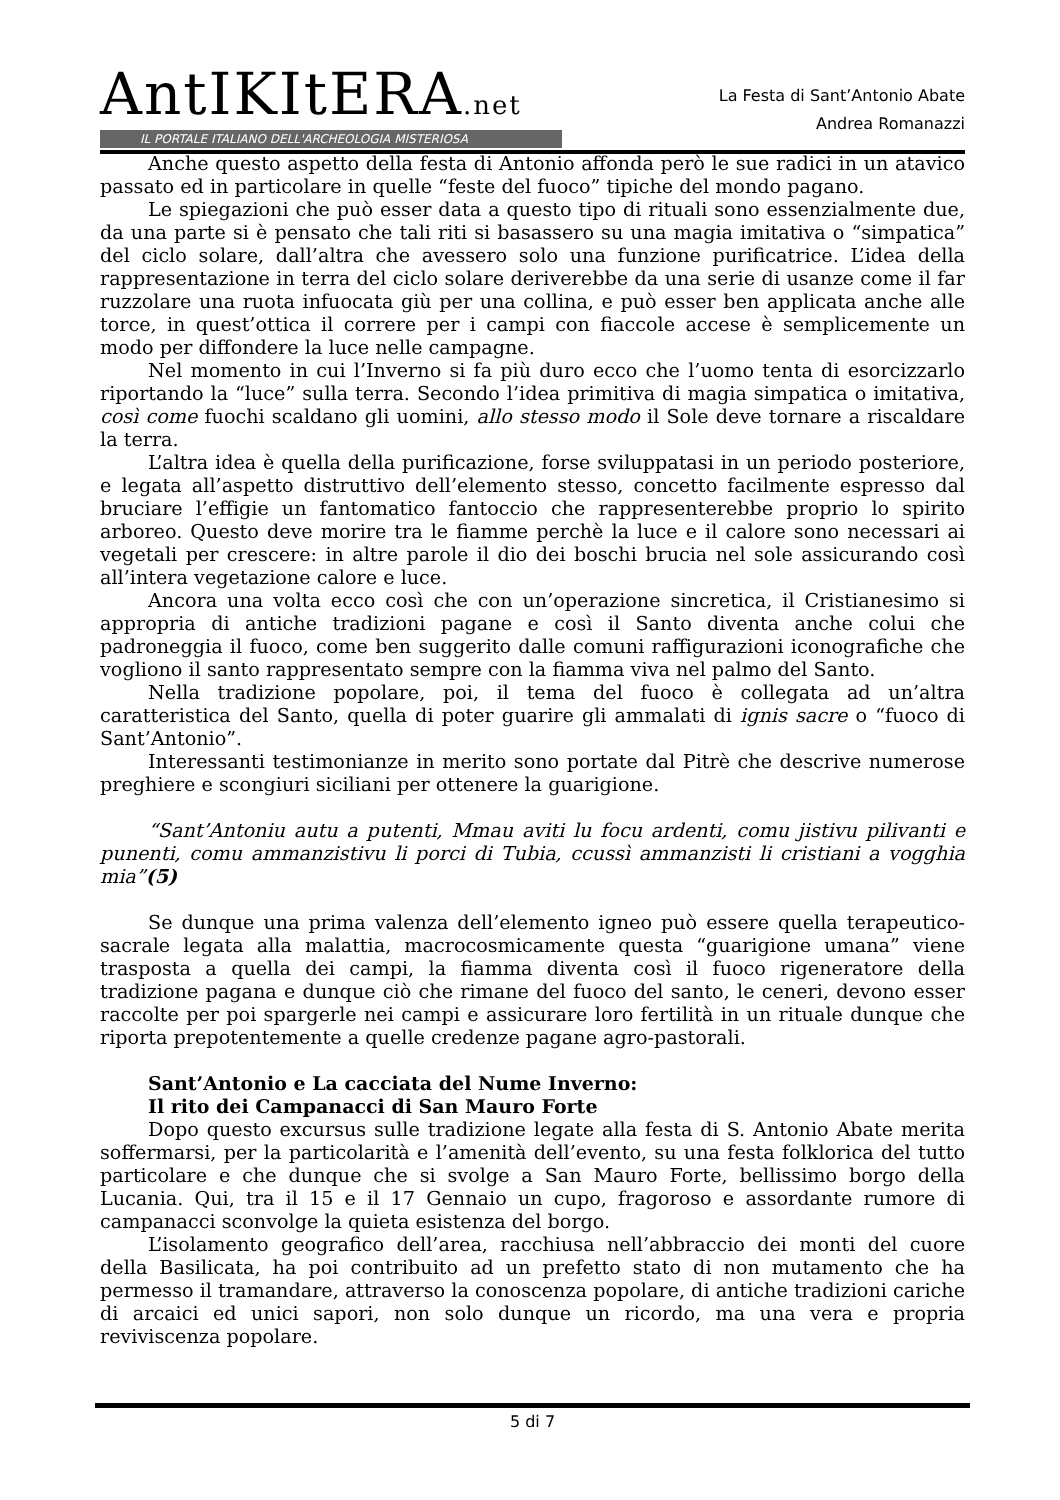AntIKItERA.net
IL PORTALE ITALIANO DELL'ARCHEOLOGIA MISTERIOSA
La Festa di Sant’Antonio Abate
Andrea Romanazzi
Anche questo aspetto della festa di Antonio affonda però le sue radici in un atavico passato ed in particolare in quelle “feste del fuoco” tipiche del mondo pagano.
Le spiegazioni che può esser data a questo tipo di rituali sono essenzialmente due, da una parte si è pensato che tali riti si basassero su una magia imitativa o “simpatica” del ciclo solare, dall’altra che avessero solo una funzione purificatrice. L’idea della rappresentazione in terra del ciclo solare deriverebbe da una serie di usanze come il far ruzzolare una ruota infuocata giù per una collina, e può esser ben applicata anche alle torce, in quest’ottica il correre per i campi con fiaccole accese è semplicemente un modo per diffondere la luce nelle campagne.
Nel momento in cui l’Inverno si fa più duro ecco che l’uomo tenta di esorcizzarlo riportando la “luce” sulla terra. Secondo l’idea primitiva di magia simpatica o imitativa, così come fuochi scaldano gli uomini, allo stesso modo il Sole deve tornare a riscaldare la terra.
L’altra idea è quella della purificazione, forse sviluppatasi in un periodo posteriore, e legata all’aspetto distruttivo dell’elemento stesso, concetto facilmente espresso dal bruciare l’effigie un fantomatico fantoccio che rappresenterebbe proprio lo spirito arboreo. Questo deve morire tra le fiamme perchè la luce e il calore sono necessari ai vegetali per crescere: in altre parole il dio dei boschi brucia nel sole assicurando così all’intera vegetazione calore e luce.
Ancora una volta ecco così che con un’operazione sincretica, il Cristianesimo si appropria di antiche tradizioni pagane e così il Santo diventa anche colui che padroneggia il fuoco, come ben suggerito dalle comuni raffigurazioni iconografiche che vogliono il santo rappresentato sempre con la fiamma viva nel palmo del Santo.
Nella tradizione popolare, poi, il tema del fuoco è collegata ad un’altra caratteristica del Santo, quella di poter guarire gli ammalati di ignis sacre o “fuoco di Sant’Antonio”.
Interessanti testimonianze in merito sono portate dal Pitrè che descrive numerose preghiere e scongiuri siciliani per ottenere la guarigione.
“Sant’Antoniu autu a putenti, Mmau aviti lu focu ardenti, comu jistivu pilivanti e punenti, comu ammanzistivu li porci di Tubia, ccussì ammanzisti li cristiani a vogghia mia”(5)
Se dunque una prima valenza dell’elemento igneo può essere quella terapeutico-sacrale legata alla malattia, macrocosmicamente questa “guarigione umana” viene trasposta a quella dei campi, la fiamma diventa così il fuoco rigeneratore della tradizione pagana e dunque ciò che rimane del fuoco del santo, le ceneri, devono esser raccolte per poi spargerle nei campi e assicurare loro fertilità in un rituale dunque che riporta prepotentemente a quelle credenze pagane agro-pastorali.
Sant’Antonio e La cacciata del Nume Inverno:
Il rito dei Campanacci di San Mauro Forte
Dopo questo excursus sulle tradizione legate alla festa di S. Antonio Abate merita soffermarsi, per la particolarità e l’amenità dell’evento, su una festa folklorica del tutto particolare e che dunque che si svolge a San Mauro Forte, bellissimo borgo della Lucania. Qui, tra il 15 e il 17 Gennaio un cupo, fragoroso e assordante rumore di campanacci sconvolge la quieta esistenza del borgo.
L’isolamento geografico dell’area, racchiusa nell’abbraccio dei monti del cuore della Basilicata, ha poi contribuito ad un prefetto stato di non mutamento che ha permesso il tramandare, attraverso la conoscenza popolare, di antiche tradizioni cariche di arcaici ed unici sapori, non solo dunque un ricordo, ma una vera e propria reviviscenza popolare.
5 di 7